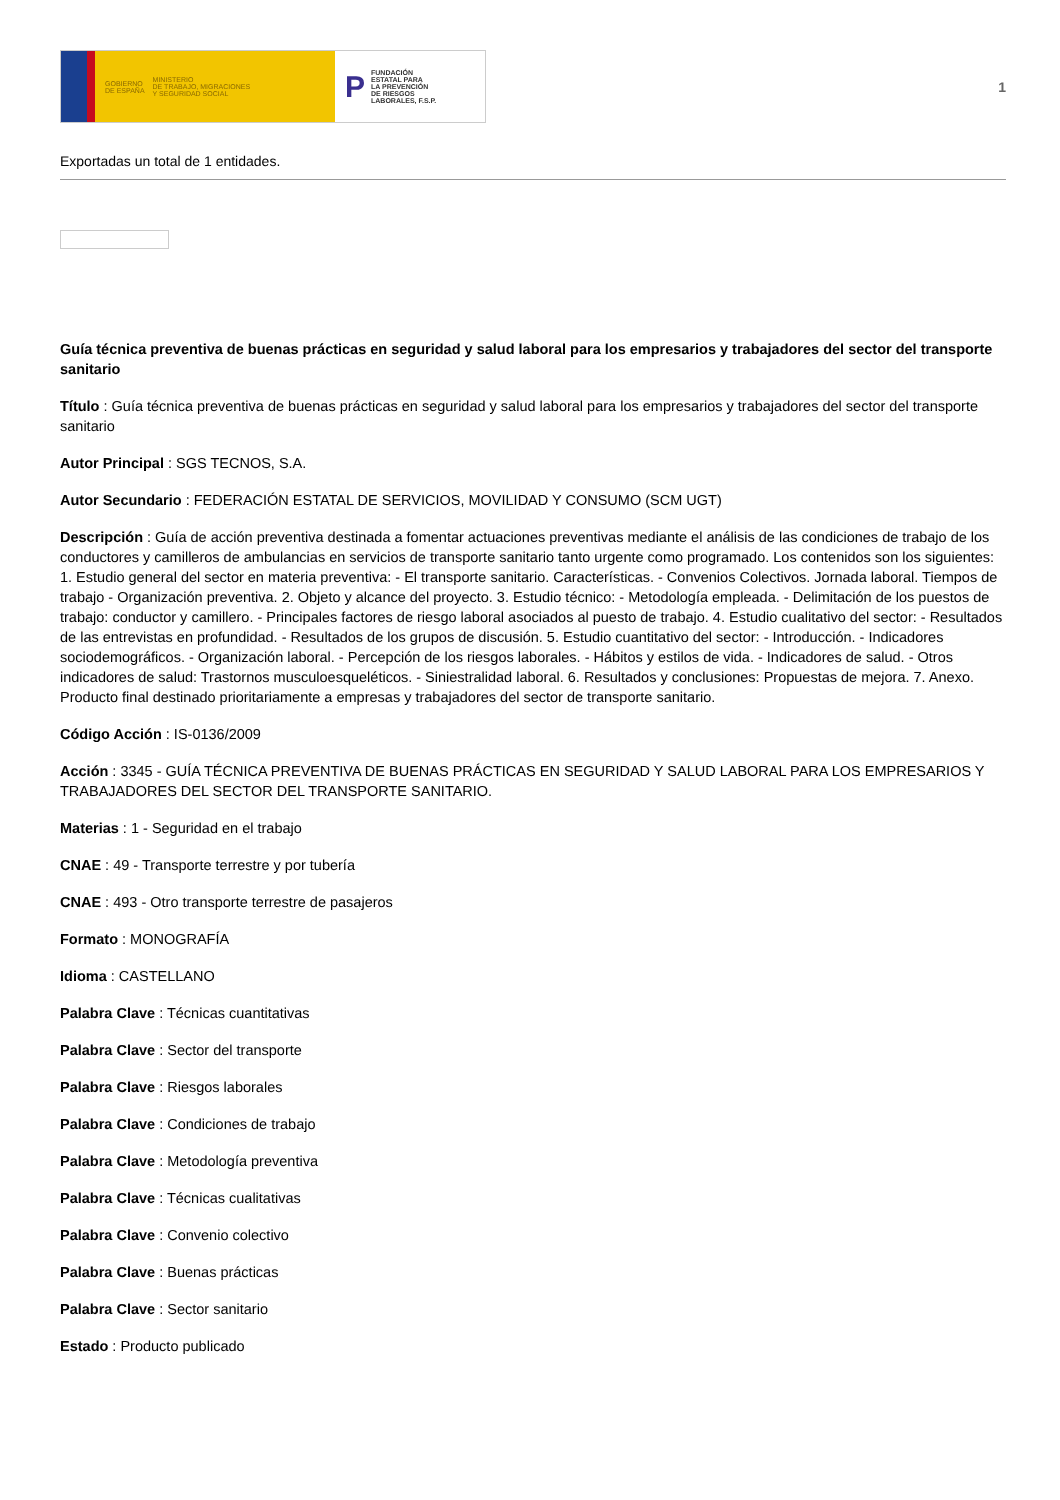GOBIERNO
DE ESPAÑA MINISTERIO
DE TRABAJO, MIGRACIONES
Y SEGURIDAD SOCIAL
P FUNDACIÓN
ESTATAL PARA
LA PREVENCIÓN
DE RIESGOS
LABORALES, F.S.P.
1
Exportadas un total de 1 entidades.
Guía técnica preventiva de buenas prácticas en seguridad y salud laboral para los empresarios y trabajadores del sector del transporte sanitario
Título : Guía técnica preventiva de buenas prácticas en seguridad y salud laboral para los empresarios y trabajadores del sector del transporte sanitario
Autor Principal : SGS TECNOS, S.A.
Autor Secundario : FEDERACIÓN ESTATAL DE SERVICIOS, MOVILIDAD Y CONSUMO (SCM UGT)
Descripción : Guía de acción preventiva destinada a fomentar actuaciones preventivas mediante el análisis de las condiciones de trabajo de los conductores y camilleros de ambulancias en servicios de transporte sanitario tanto urgente como programado. Los contenidos son los siguientes: 1. Estudio general del sector en materia preventiva: - El transporte sanitario. Características. - Convenios Colectivos. Jornada laboral. Tiempos de trabajo - Organización preventiva. 2. Objeto y alcance del proyecto. 3. Estudio técnico: - Metodología empleada. - Delimitación de los puestos de trabajo: conductor y camillero. - Principales factores de riesgo laboral asociados al puesto de trabajo. 4. Estudio cualitativo del sector: - Resultados de las entrevistas en profundidad. - Resultados de los grupos de discusión. 5. Estudio cuantitativo del sector: - Introducción. - Indicadores sociodemográficos. - Organización laboral. - Percepción de los riesgos laborales. - Hábitos y estilos de vida. - Indicadores de salud. - Otros indicadores de salud: Trastornos musculoesqueléticos. - Siniestralidad laboral. 6. Resultados y conclusiones: Propuestas de mejora. 7. Anexo. Producto final destinado prioritariamente a empresas y trabajadores del sector de transporte sanitario.
Código Acción : IS-0136/2009
Acción : 3345 - GUÍA TÉCNICA PREVENTIVA DE BUENAS PRÁCTICAS EN SEGURIDAD Y SALUD LABORAL PARA LOS EMPRESARIOS Y TRABAJADORES DEL SECTOR DEL TRANSPORTE SANITARIO.
Materias : 1 - Seguridad en el trabajo
CNAE : 49 - Transporte terrestre y por tubería
CNAE : 493 - Otro transporte terrestre de pasajeros
Formato : MONOGRAFÍA
Idioma : CASTELLANO
Palabra Clave : Técnicas cuantitativas
Palabra Clave : Sector del transporte
Palabra Clave : Riesgos laborales
Palabra Clave : Condiciones de trabajo
Palabra Clave : Metodología preventiva
Palabra Clave : Técnicas cualitativas
Palabra Clave : Convenio colectivo
Palabra Clave : Buenas prácticas
Palabra Clave : Sector sanitario
Estado : Producto publicado